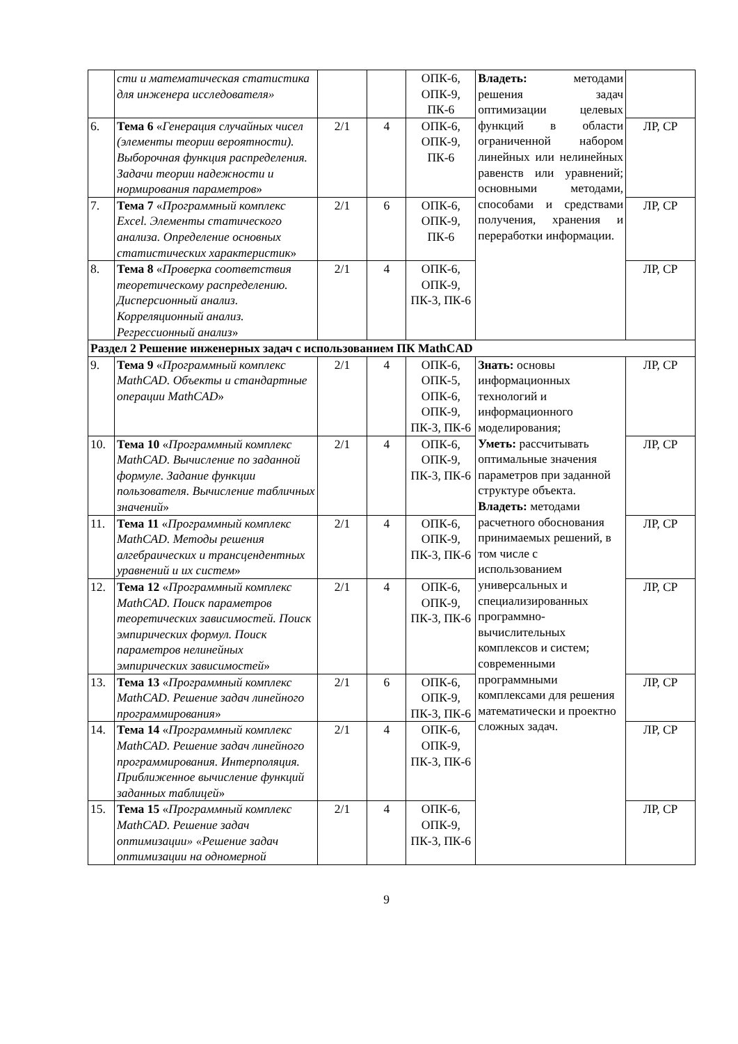| | сти и математическая статистика для инженера исследователя» | | | ОПК-6, ОПК-9, ПК-6 | Владеть: методами решения задач оптимизации целевых функций в области ограниченной набором линейных или нелинейных равенств или уравнений; основными методами, способами и средствами получения, хранения и переработки информации. | |
| 6. | Тема 6 « Генерация случайных чисел (элементы теории вероятности). Выборочная функция распределения. Задачи теории надежности и нормирования параметров » | 2/1 | 4 | ОПК-6, ОПК-9, ПК-6 | | ЛР, СР |
| 7. | Тема 7 « Программный комплекс Excel. Элементы статического анализа. Определение основных статистических характеристик » | 2/1 | 6 | ОПК-6, ОПК-9, ПК-6 | | ЛР, СР |
| 8. | Тема 8 « Проверка соответствия теоретическому распределению. Дисперсионный анализ. Корреляционный анализ. Регрессионный анализ » | 2/1 | 4 | ОПК-6, ОПК-9, ПК-3, ПК-6 | | ЛР, СР |
| Раздел 2 Решение инженерных задач с использованием ПК MathCAD | | | | | | |
| 9. | Тема 9 « Программный комплекс MathCAD. Объекты и стандартные операции MathCAD » | 2/1 | 4 | ОПК-6, ОПК-5, ОПК-6, ОПК-9, ПК-3, ПК-6 | Знать: основы информационных технологий и информационного моделирования; Уметь: рассчитывать оптимальные значения параметров при заданной структуре объекта. Владеть: методами расчетного обоснования принимаемых решений, в том числе с использованием универсальных и специализированных программно-вычислительных комплексов и систем; современными программными комплексами для решения математически и проектно сложных задач. | ЛР, СР |
| 10. | Тема 10 « Программный комплекс MathCAD. Вычисление по заданной формуле. Задание функции пользователя. Вычисление табличных значений » | 2/1 | 4 | ОПК-6, ОПК-9, ПК-3, ПК-6 | | ЛР, СР |
| 11. | Тема 11 « Программный комплекс MathCAD. Методы решения алгебраических и трансцендентных уравнений и их систем » | 2/1 | 4 | ОПК-6, ОПК-9, ПК-3, ПК-6 | | ЛР, СР |
| 12. | Тема 12 « Программный комплекс MathCAD. Поиск параметров теоретических зависимостей. Поиск эмпирических формул. Поиск параметров нелинейных эмпирических зависимостей » | 2/1 | 4 | ОПК-6, ОПК-9, ПК-3, ПК-6 | | ЛР, СР |
| 13. | Тема 13 « Программный комплекс MathCAD. Решение задач линейного программирования » | 2/1 | 6 | ОПК-6, ОПК-9, ПК-3, ПК-6 | | ЛР, СР |
| 14. | Тема 14 « Программный комплекс MathCAD. Решение задач линейного программирования. Интерполяция. Приближенное вычисление функций заданных таблицей » | 2/1 | 4 | ОПК-6, ОПК-9, ПК-3, ПК-6 | | ЛР, СР |
| 15. | Тема 15 « Программный комплекс MathCAD. Решение задач оптимизации» «Решение задач оптимизации на одномерной | 2/1 | 4 | ОПК-6, ОПК-9, ПК-3, ПК-6 | | ЛР, СР |
9